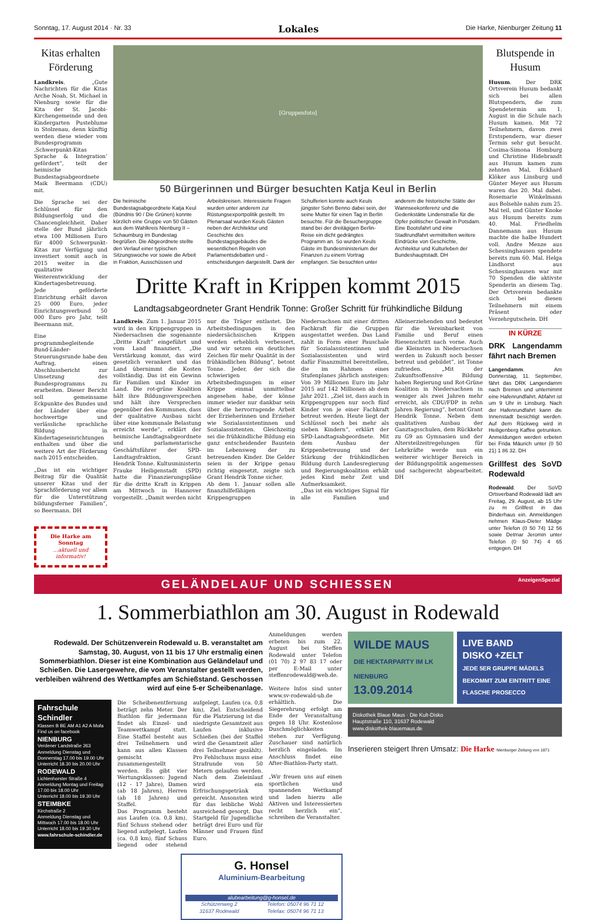Sonntag, 17. August 2014 · Nr. 33 Lokales Die Harke, Nienburger Zeitung 11
Kitas erhalten Förderung
Landkreis. „Gute Nachrichten für die Kitas Arche Noah, St. Michael in Nienburg sowie für die Kita der St. Jacobi-Kirchengemeinde und den Kindergarten Pusteblume in Stolzenau, denn künftig werden diese wieder vom Bundesprogramm ‚Schwerpunkt-Kitas Sprache & Integration‘ gefördert“, teilt der heimische Bundestagsabgeordnete Maik Beermann (CDU) mit.
Die Sprache sei der Schlüssel für den Bildungserfolg und die Chancengleichheit. Daher stelle der Bund jährlich etwa 100 Millionen Euro für 4000 Schwerpunkt-Kitas zur Verfügung und investiert somit auch in 2015 weiter in die qualitative Weiterentwicklung der Kindertagesbetreuung. Jede geförderte Einrichtung erhält davon 25 000 Euro, jeder Einrichtungsverbund 50 000 Euro pro Jahr, teilt Beermann mit.
Eine programmbegleitende Bund-Länder-Steuerungsrunde habe den Auftrag, einen Abschlussbericht zur Umsetzung des Bundesprogramms zu erarbeiten. Dieser Bericht soll gemeinsame Eckpunkte des Bundes und der Länder über eine hochwertige und verlässliche sprachliche Bildung in Kindertageseinrichtungen enthalten und über die weitere Art der Förderung nach 2015 entscheiden.
„Das ist ein wichtiger Beitrag für die Qualität unserer Kitas und der Sprachförderung vor allem für die Unterstützung bildungsferner Familien“, so Beermann. DH
Die Harke am Sonntag
...aktuell und informativ!
[Gruppenfoto]
50 Bürgerinnen und Bürger besuchten Katja Keul in Berlin
Die heimische Bundestagsabgeordnete Katja Keul (Bündnis 90 / Die Grünen) konnte kürzlich eine Gruppe von 50 Gästen aus dem Wahlkreis Nienburg II – Schaumburg im Bundestag begrüßen. Die Abgeordnete stellte den Verlauf einer typischen Sitzungswoche vor sowie die Arbeit in Fraktion, Ausschüssen und Arbeitskreisen. Interessierte Fragen wurden unter anderem zur Rüstungsexportpolitik gestellt. Im Plenarsaal wurden Keuls Gästen neben der Architektur und Geschichte des Bundestagsgebäudes die wesentlichen Regeln von Parlamentsdebatten und -entscheidungen dargestellt. Dank der Schulferien konnte auch Keuls jüngster Sohn Benno dabei sein, der seine Mutter für einen Tag in Berlin besuchte. Für die Besuchergruppe stand bei der dreitägigen Berlin-Reise ein dicht gedrängtes Programm an. So wurden Keuls Gäste im Bundesministerium der Finanzen zu einem Vortrag empfangen. Sie besuchten unter anderem die historische Stätte der Wannseekonferenz und die Gedenkstätte Lindenstraße für die Opfer politischer Gewalt in Potsdam. Eine Bootsfahrt und eine Stadtrundfahrt vermittelten weitere Eindrücke von Geschichte, Architektur und Kulturleben der Bundeshauptstadt. DH
Dritte Kraft in Krippen kommt 2015
Landtagsabgeordneter Grant Hendrik Tonne: Großer Schritt für frühkindliche Bildung
Landkreis. Zum 1. Januar 2015 wird in den Krippengruppen in Niedersachsen die sogenannte „Dritte Kraft“ eingeführt und vom Land finanziert. „Die Verstärkung kommt, das wird gesetzlich verankert und das Land übernimmt die Kosten vollständig. Das ist ein Gewinn für Familien und Kinder im Land. Die rot-grüne Koalition hält ihre Bildungsversprechen und hält ihre Versprechen gegenüber den Kommunen, dass der qualitative Ausbau nicht über eine kommunale Belastung erreicht werde“, erklärt der heimische Landtagsabgeordnete und parlamentarische Geschäftsführer der SPD-Landtagsfraktion, Grant Hendrik Tonne. Kultusministerin Frauke Heiligenstadt (SPD) hatte die Finanzierungspläne für die dritte Kraft in Krippen am Mittwoch in Hannover vorgestellt. „Damit werden nicht nur die Träger entlastet. Die Arbeitsbedingungen in den niedersächsischen Krippen werden erheblich verbessert, und wir setzen ein deutliches Zeichen für mehr Qualität in der frühkindlichen Bildung“, betont Tonne. Jeder, der sich die schwierigen Arbeitsbedingungen in einer Krippe einmal unmittelbar angesehen habe, der könne immer wieder nur dankbar sein über die hervorragende Arbeit der Erzieherinnen und Erzieher wie Sozialassistentinnen und Sozialassistenten. Gleichzeitig sei die frühkindliche Bildung ein ganz entscheidender Baustein im Lebensweg der zu betreuenden Kinder. Die Gelder seien in der Krippe genau richtig eingesetzt, zeigte sich Grant Hendrik Tonne sicher.
Ab dem 1. Januar sollen alle finanzhilfefähigen Krippengruppen in Niedersachsen mit einer dritten Fachkraft für die Gruppen ausgestattet werden. Das Land zahlt in Form einer Pauschale für Sozialassistentinnen und Sozialassistenten und wird dafür Finanzmittel bereitstellen, die im Rahmen eines Stufenplanes jährlich ansteigen: Von 39 Millionen Euro im Jahr 2015 auf 142 Millionen ab dem Jahr 2021. „Ziel ist, dass auch in Krippengruppen nur noch fünf Kinder von je einer Fachkraft betreut werden. Heute liegt der Schlüssel noch bei mehr als sieben Kindern“, erklärt der SPD-Landtagsabgeordnete. Mit dem Ausbau der Krippenbetreuung und der Stärkung der frühkindlichen Bildung durch Landesregierung und Regierungskoalition erhält jedes Kind mehr Zeit und Aufmerksamkeit.
„Das ist ein wichtiges Signal für alle Familien und Alleinerziehenden und bedeutet für die Vereinbarkeit von Familie und Beruf einen Riesenschritt nach vorne. Auch die Kleinsten in Niedersachsen werden in Zukunft noch besser betreut und gebildet“, ist Tonne zufrieden. „Mit der Zukunftsoffensive Bildung haben Regierung und Rot-Grüne Koalition in Niedersachsen in weniger als zwei Jahren mehr erreicht, als CDU/FDP in zehn Jahren Regierung“, betont Grant Hendrik Tonne. Neben dem qualitativen Ausbau der Ganztagsschulen, dem Rückkehr zu G9 an Gymnasien und der Altersteilzeitregelungen für Lehrkräfte werde nun ein weiterer wichtiger Bereich in der Bildungspolitik angemessen und sachgerecht abgearbeitet. DH
Blutspende in Husum
Husum. Der DRK Ortsverein Husum bedankt sich bei allen Blutspendern, die zum Spendetermin am 1. August in die Schule nach Husum kamen. Mit 72 Teilnehmern, davon zwei Erstspendern, war dieser Termin sehr gut besucht. Cosima-Simona Homburg und Christine Hidebrandt aus Husum kamen zum zehnten Mal, Eckhard Klöker aus Linsburg und Günter Meyer aus Husum waren das 20. Mal dabei. Rosemarie Winkelmann aus Bolsehle nahm zum 25. Mal teil, und Günter Knoke aus Husum bereits zum 40. Mal. Friedhelm Dannemann aus Husum machte die halbe Hundert voll. Andre Menze aus Schessinghausen spendete bereits zum 60. Mal. Helga Lindhorst aus Schessinghausen war mit 70 Spenden die aktivste Spenderin an diesem Tag. Der Ortsverein bedankte sich bei diesen Teilnehmern mit einem Präsent oder Verzehrgutschein. DH
IN KÜRZE
DRK Langendamm fährt nach Bremen
Langendamm. Am Donnerstag, 11. September, fährt das DRK Langendamm nach Bremen und unternimmt eine Hafenrundfahrt. Abfahrt ist um 9 Uhr in Linsburg. Nach der Hafenrundfahrt kann die Innenstadt besichtigt werden. Auf dem Rückweg wird in Heiligenberg Kaffee getrunken. Anmeldungen werden erbeten bei Frida Mäurich unter (0 50 21) 1 86 32. DH
Grillfest des SoVD Rodewald
Rodewald. Der SoVD Ortsverband Rodewald lädt am Freitag, 29. August, ab 15 Uhr zu m Grillfest in das Binderhaus ein. Anmeldungen nehmen Klaus-Dieter Mädge unter Telefon (0 50 74) 12 56 sowie Detmar Jeromin unter Telefon (0 50 74) 4 65 entgegen. DH
GELÄNDELAUF UND SCHIESSEN AnzeigenSpezial
1. Sommerbiathlon am 30. August in Rodewald
Rodewald. Der Schützenverein Rodewald u. B. veranstaltet am Samstag, 30. August, von 11 bis 17 Uhr erstmalig einen Sommerbiathlon. Dieser ist eine Kombination aus Geländelauf und Schießen. Die Lasergewehre, die vom Veranstalter gestellt werden, verbleiben während des Wettkampfes am Schießstand. Geschossen wird auf eine 5-er Scheibenanlage.
Fahrschule Schindler
Klassen B BE AM A1 A2 A Mofa
Find us on facebook
NIENBURG
Verdener Landstraße 263
Anmeldung Dienstag und Donnerstag 17.00 bis 19.00 Uhr
Unterricht 18.30 bis 20.00 Uhr
RODEWALD
Lichtenhorster Straße 4
Anmeldung Montag und Freitag 17.00 bis 18.00 Uhr
Unterricht 18.00 bis 19.30 Uhr
STEIMBKE
Kirchstraße 2
Anmeldung Dienstag und Mittwoch 17.00 bis 18.00 Uhr
Unterricht 18.00 bis 19.30 Uhr
www.fahrschule-schindler.de
Die Scheibenentfernung beträgt zehn Meter. Der Biathlon für jedermann findet als Einzel- und Teamwettkampf statt. Eine Staffel besteht aus drei Teilnehmern und kann aus allen Klassen gemischt zusammengestellt werden. Es gibt vier Wertungsklassen: Jugend (12 - 17 Jahre), Damen (ab 18 Jahren), Herren (ab 18 Jahren) und Staffel.
Das Programm besteht aus Laufen (ca. 0,8 km), fünf Schuss stehend oder liegend aufgelegt, Laufen (ca. 0,8 km), fünf Schuss liegend oder stehend aufgelegt, Laufen (ca. 0,8 km), Ziel. Entscheidend für die Platzierung ist die niedrigste Gesamtzeit aus Laufen inklusive Schießen (bei der Staffel wird die Gesamtzeit aller drei Teilnehmer gezählt). Pro Fehlschuss muss eine Strafrunde von 50 Metern gelaufen werden. Nach dem Zieleinlauf wird ein Erfrischungsgetränk gereicht. Ansonsten wird für das leibliche Wohl ausreichend gesorgt. Das Startgeld für Jugendliche beträgt drei Euro und für Männer und Frauen fünf Euro.
Anmeldungen werden erbeten bis zum 22. August bei Steffen Rodewald unter Telefon (01 70) 2 97 83 17 oder per E-Mail unter steffenrodewald@web.de.
Weitere Infos sind unter www.sv-rodewald-ub.de erhältlich. Die Siegerehrung erfolgt am Ende der Veranstaltung gegen 18 Uhr. Kostenlose Duschmöglichkeiten stehen zur Verfügung. Zuschauer sind natürlich herzlich eingeladen. Im Anschluss findet eine After-Biathlon-Party statt.
„Wir freuen uns auf einen sportlichen und spannenden Wettkampf und laden hierzu alle Aktiven und Interessierten recht herzlich ein“, schreiben die Veranstalter.
WILDE MAUS
DIE HEKTARPARTY IM LK NIENBURG
13.09.2014
LIVE BAND
DISKO +ZELT
JEDE 5ER GRUPPE MÄDELS BEKOMMT ZUM EINTRITT EINE FLASCHE PROSECCO
Diskothek Blaue Maus · Die Kult-Disko
Hauptstraße 110, 31637 Rodewald
www.diskothek-blauemaus.de
Inserieren steigert Ihren Umsatz: Die Harke Nienburger Zeitung von 1871
G. Honsel
Aluminium-Bearbeitung
alubearbeitung@g-honsel.de
Schützenweg 2
31637 Rodewald Telefon: 05074 96 71 12
Telefax: 05074 96 71 13